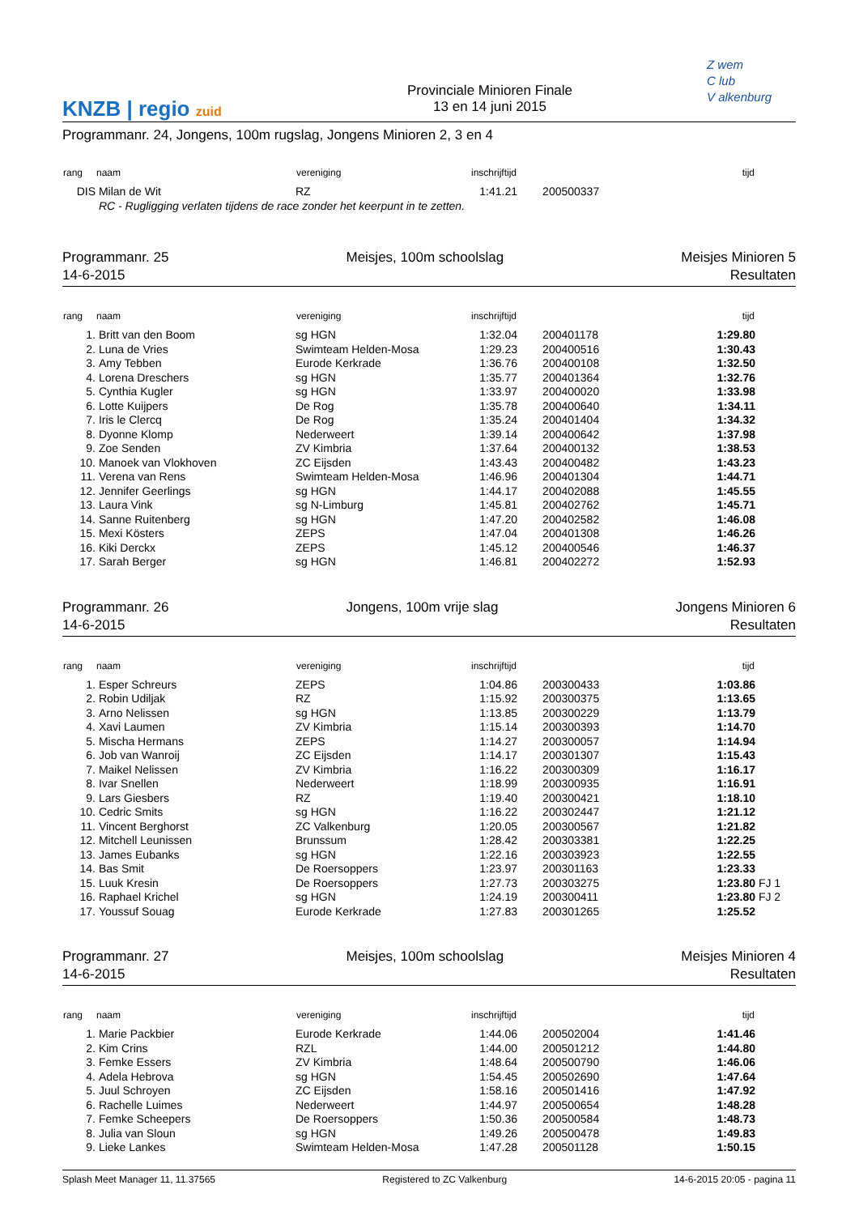KNZB | regio zuid
Provinciale Minioren Finale
13 en 14 juni 2015
Z wem
C lub
V alkenburg
Programmanr. 24, Jongens, 100m rugslag, Jongens Minioren 2, 3 en 4
| rang | naam | vereniging | inschrijftijd | | tijd | |
| --- | --- | --- | --- | --- | --- | --- |
| DIS | Milan de Wit | RZ | 1:41.21 | 200500337 | | |
| | RC - Rugligging verlaten tijdens de race zonder het keerpunt in te zetten. | | | | | |
Programmanr. 25
14-6-2015
Meisjes, 100m schoolslag Meisjes Minioren 5
Resultaten
| rang | naam | vereniging | inschrijftijd | | tijd | |
| --- | --- | --- | --- | --- | --- | --- |
| 1. | Britt van den Boom | sg HGN | 1:32.04 | 200401178 | 1:29.80 | |
| 2. | Luna de Vries | Swimteam Helden-Mosa | 1:29.23 | 200400516 | 1:30.43 | |
| 3. | Amy Tebben | Eurode Kerkrade | 1:36.76 | 200400108 | 1:32.50 | |
| 4. | Lorena Dreschers | sg HGN | 1:35.77 | 200401364 | 1:32.76 | |
| 5. | Cynthia Kugler | sg HGN | 1:33.97 | 200400020 | 1:33.98 | |
| 6. | Lotte Kuijpers | De Rog | 1:35.78 | 200400640 | 1:34.11 | |
| 7. | Iris le Clercq | De Rog | 1:35.24 | 200401404 | 1:34.32 | |
| 8. | Dyonne Klomp | Nederweert | 1:39.14 | 200400642 | 1:37.98 | |
| 9. | Zoe Senden | ZV Kimbria | 1:37.64 | 200400132 | 1:38.53 | |
| 10. | Manoek van Vlokhoven | ZC Eijsden | 1:43.43 | 200400482 | 1:43.23 | |
| 11. | Verena van Rens | Swimteam Helden-Mosa | 1:46.96 | 200401304 | 1:44.71 | |
| 12. | Jennifer Geerlings | sg HGN | 1:44.17 | 200402088 | 1:45.55 | |
| 13. | Laura Vink | sg N-Limburg | 1:45.81 | 200402762 | 1:45.71 | |
| 14. | Sanne Ruitenberg | sg HGN | 1:47.20 | 200402582 | 1:46.08 | |
| 15. | Mexi Kösters | ZEPS | 1:47.04 | 200401308 | 1:46.26 | |
| 16. | Kiki Derckx | ZEPS | 1:45.12 | 200400546 | 1:46.37 | |
| 17. | Sarah Berger | sg HGN | 1:46.81 | 200402272 | 1:52.93 | |
Programmanr. 26
14-6-2015
Jongens, 100m vrije slag Jongens Minioren 6
Resultaten
| rang | naam | vereniging | inschrijftijd | | tijd | |
| --- | --- | --- | --- | --- | --- | --- |
| 1. | Esper Schreurs | ZEPS | 1:04.86 | 200300433 | 1:03.86 | |
| 2. | Robin Udiljak | RZ | 1:15.92 | 200300375 | 1:13.65 | |
| 3. | Arno Nelissen | sg HGN | 1:13.85 | 200300229 | 1:13.79 | |
| 4. | Xavi Laumen | ZV Kimbria | 1:15.14 | 200300393 | 1:14.70 | |
| 5. | Mischa Hermans | ZEPS | 1:14.27 | 200300057 | 1:14.94 | |
| 6. | Job van Wanroij | ZC Eijsden | 1:14.17 | 200301307 | 1:15.43 | |
| 7. | Maikel Nelissen | ZV Kimbria | 1:16.22 | 200300309 | 1:16.17 | |
| 8. | Ivar Snellen | Nederweert | 1:18.99 | 200300935 | 1:16.91 | |
| 9. | Lars Giesbers | RZ | 1:19.40 | 200300421 | 1:18.10 | |
| 10. | Cedric Smits | sg HGN | 1:16.22 | 200302447 | 1:21.12 | |
| 11. | Vincent Berghorst | ZC Valkenburg | 1:20.05 | 200300567 | 1:21.82 | |
| 12. | Mitchell Leunissen | Brunssum | 1:28.42 | 200303381 | 1:22.25 | |
| 13. | James Eubanks | sg HGN | 1:22.16 | 200303923 | 1:22.55 | |
| 14. | Bas Smit | De Roersoppers | 1:23.97 | 200301163 | 1:23.33 | |
| 15. | Luuk Kresin | De Roersoppers | 1:27.73 | 200303275 | 1:23.80 | FJ 1 |
| 16. | Raphael Krichel | sg HGN | 1:24.19 | 200300411 | 1:23.80 | FJ 2 |
| 17. | Youssuf Souag | Eurode Kerkrade | 1:27.83 | 200301265 | 1:25.52 | |
Programmanr. 27
14-6-2015
Meisjes, 100m schoolslag Meisjes Minioren 4
Resultaten
| rang | naam | vereniging | inschrijftijd | | tijd | |
| --- | --- | --- | --- | --- | --- | --- |
| 1. | Marie Packbier | Eurode Kerkrade | 1:44.06 | 200502004 | 1:41.46 | |
| 2. | Kim Crins | RZL | 1:44.00 | 200501212 | 1:44.80 | |
| 3. | Femke Essers | ZV Kimbria | 1:48.64 | 200500790 | 1:46.06 | |
| 4. | Adela Hebrova | sg HGN | 1:54.45 | 200502690 | 1:47.64 | |
| 5. | Juul Schroyen | ZC Eijsden | 1:58.16 | 200501416 | 1:47.92 | |
| 6. | Rachelle Luimes | Nederweert | 1:44.97 | 200500654 | 1:48.28 | |
| 7. | Femke Scheepers | De Roersoppers | 1:50.36 | 200500584 | 1:48.73 | |
| 8. | Julia van Sloun | sg HGN | 1:49.26 | 200500478 | 1:49.83 | |
| 9. | Lieke Lankes | Swimteam Helden-Mosa | 1:47.28 | 200501128 | 1:50.15 | |
Splash Meet Manager 11, 11.37565
Registered to ZC Valkenburg 14-6-2015 20:05 - pagina 11